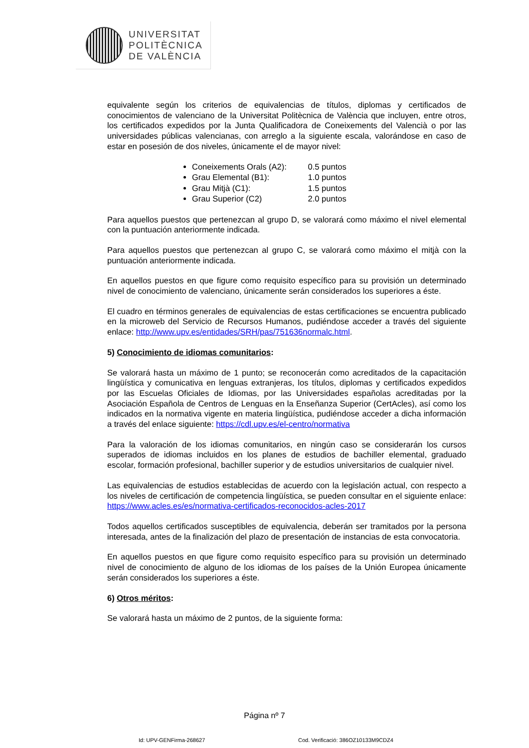UNIVERSITAT
POLITÈCNICA
DE VALÈNCIA
equivalente según los criterios de equivalencias de títulos, diplomas y certificados de conocimientos de valenciano de la Universitat Politècnica de València que incluyen, entre otros, los certificados expedidos por la Junta Qualificadora de Coneixements del Valencià o por las universidades públicas valencianas, con arreglo a la siguiente escala, valorándose en caso de estar en posesión de dos niveles, únicamente el de mayor nivel:
Coneixements Orals (A2): 0.5 puntos
Grau Elemental (B1): 1.0 puntos
Grau Mitjà (C1): 1.5 puntos
Grau Superior (C2) 2.0 puntos
Para aquellos puestos que pertenezcan al grupo D, se valorará como máximo el nivel elemental con la puntuación anteriormente indicada.
Para aquellos puestos que pertenezcan al grupo C, se valorará como máximo el mitjà con la puntuación anteriormente indicada.
En aquellos puestos en que figure como requisito específico para su provisión un determinado nivel de conocimiento de valenciano, únicamente serán considerados los superiores a éste.
El cuadro en términos generales de equivalencias de estas certificaciones se encuentra publicado en la microweb del Servicio de Recursos Humanos, pudiéndose acceder a través del siguiente enlace: http://www.upv.es/entidades/SRH/pas/751636normalc.html.
5) Conocimiento de idiomas comunitarios:
Se valorará hasta un máximo de 1 punto; se reconocerán como acreditados de la capacitación lingüística y comunicativa en lenguas extranjeras, los títulos, diplomas y certificados expedidos por las Escuelas Oficiales de Idiomas, por las Universidades españolas acreditadas por la Asociación Española de Centros de Lenguas en la Enseñanza Superior (CertAcles), así como los indicados en la normativa vigente en materia lingüística, pudiéndose acceder a dicha información a través del enlace siguiente: https://cdl.upv.es/el-centro/normativa
Para la valoración de los idiomas comunitarios, en ningún caso se considerarán los cursos superados de idiomas incluidos en los planes de estudios de bachiller elemental, graduado escolar, formación profesional, bachiller superior y de estudios universitarios de cualquier nivel.
Las equivalencias de estudios establecidas de acuerdo con la legislación actual, con respecto a los niveles de certificación de competencia lingüística, se pueden consultar en el siguiente enlace: https://www.acles.es/es/normativa-certificados-reconocidos-acles-2017
Todos aquellos certificados susceptibles de equivalencia, deberán ser tramitados por la persona interesada, antes de la finalización del plazo de presentación de instancias de esta convocatoria.
En aquellos puestos en que figure como requisito específico para su provisión un determinado nivel de conocimiento de alguno de los idiomas de los países de la Unión Europea únicamente serán considerados los superiores a éste.
6) Otros méritos:
Se valorará hasta un máximo de 2 puntos, de la siguiente forma:
Página nº 7
Id: UPV-GENFirma-268627
Cod. Verificació: 386OZ10133M9CDZ4